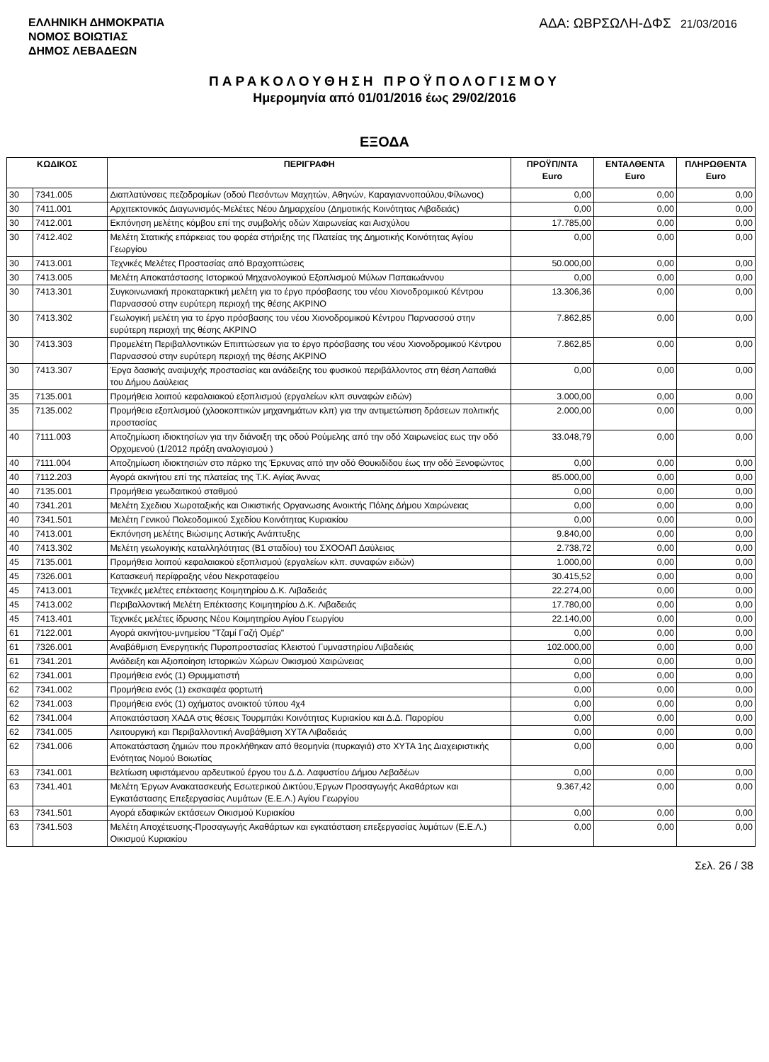ΕΛΛΗΝΙΚΗ ΔΗΜΟΚΡΑΤΙΑ
ΝΟΜΟΣ ΒΟΙΩΤΙΑΣ
ΔΗΜΟΣ ΛΕΒΑΔΕΩΝ
ΑΔΑ: ΩΒΡΣΩΛΗ-ΔΦΣ 21/03/2016
ΠΑΡΑΚΟΛΟΥΘΗΣΗ ΠΡΟΫΠΟΛΟΓΙΣΜΟΥ
Ημερομηνία από 01/01/2016 έως 29/02/2016
ΕΞΟΔΑ
| ΚΩΔΙΚΟΣ | | ΠΕΡΙΓΡΑΦΗ | ΠΡΟΫΠ/ΝΤΑ Euro | ΕΝΤΑΛΘΕΝΤΑ Euro | ΠΛΗΡΩΘΕΝΤΑ Euro |
| --- | --- | --- | --- | --- | --- |
| 30 | 7341.005 | Διαπλατύνσεις πεζοδρομίων (οδού Πεσόντων Μαχητών, Αθηνών, Καραγιαννοπούλου,Φίλωνος) | 0,00 | 0,00 | 0,00 |
| 30 | 7411.001 | Αρχιτεκτονικός Διαγωνισμός-Μελέτες Νέου Δημαρχείου (Δημοτικής Κοινότητας Λιβαδειάς) | 0,00 | 0,00 | 0,00 |
| 30 | 7412.001 | Εκπόνηση μελέτης κόμβου επί της συμβολής οδών Χαιρωνείας και Αισχύλου | 17.785,00 | 0,00 | 0,00 |
| 30 | 7412.402 | Μελέτη Στατικής επάρκειας του φορέα στήριξης της Πλατείας της Δημοτικής Κοινότητας Αγίου Γεωργίου | 0,00 | 0,00 | 0,00 |
| 30 | 7413.001 | Τεχνικές Μελέτες Προστασίας από Βραχοπτώσεις | 50.000,00 | 0,00 | 0,00 |
| 30 | 7413.005 | Μελέτη Αποκατάστασης Ιστορικού Μηχανολογικού Εξοπλισμού Μύλων Παπαιωάννου | 0,00 | 0,00 | 0,00 |
| 30 | 7413.301 | Συγκοινωνιακή προκαταρκτική μελέτη για το έργο πρόσβασης του νέου Χιονοδρομικού Κέντρου Παρνασσού στην ευρύτερη περιοχή της θέσης ΑΚΡΙΝΟ | 13.306,36 | 0,00 | 0,00 |
| 30 | 7413.302 | Γεωλογική μελέτη για το έργο πρόσβασης του νέου Χιονοδρομικού Κέντρου Παρνασσού στην ευρύτερη περιοχή της θέσης ΑΚΡΙΝΟ | 7.862,85 | 0,00 | 0,00 |
| 30 | 7413.303 | Προμελέτη Περιβαλλοντικών Επιπτώσεων για το έργο πρόσβασης του νέου Χιονοδρομικού Κέντρου Παρνασσού στην ευρύτερη περιοχή της θέσης ΑΚΡΙΝΟ | 7.862,85 | 0,00 | 0,00 |
| 30 | 7413.307 | Έργα δασικής αναψυχής προστασίας και ανάδειξης του φυσικού περιβάλλοντος στη θέση Λαπαθιά του Δήμου Δαύλειας | 0,00 | 0,00 | 0,00 |
| 35 | 7135.001 | Προμήθεια λοιπού κεφαλαιακού εξοπλισμού (εργαλείων κλπ συναφών ειδών) | 3.000,00 | 0,00 | 0,00 |
| 35 | 7135.002 | Προμήθεια εξοπλισμού (χλοοκοπτικών μηχανημάτων κλπ) για την αντιμετώπιση δράσεων πολιτικής προστασίας | 2.000,00 | 0,00 | 0,00 |
| 40 | 7111.003 | Αποζημίωση ιδιοκτησίων για την διάνοιξη της οδού Ρούμελης από την οδό Χαιρωνείας εως την οδό Ορχομενού (1/2012 πράξη αναλογισμού ) | 33.048,79 | 0,00 | 0,00 |
| 40 | 7111.004 | Αποζημίωση ιδιοκτησιών στο πάρκο της Έρκυνας από την οδό Θουκιδίδου έως την οδό Ξενοφώντος | 0,00 | 0,00 | 0,00 |
| 40 | 7112.203 | Αγορά ακινήτου επί της πλατείας της Τ.Κ. Αγίας Άννας | 85.000,00 | 0,00 | 0,00 |
| 40 | 7135.001 | Προμήθεια γεωδαιτικού σταθμού | 0,00 | 0,00 | 0,00 |
| 40 | 7341.201 | Μελέτη Σχεδιου Χωροταξικής και Οικιστικής Οργανωσης Ανοικτής Πόλης Δήμου Χαιρώνειας | 0,00 | 0,00 | 0,00 |
| 40 | 7341.501 | Μελέτη Γενικού Πολεοδομικού Σχεδίου Κοινότητας Κυριακίου | 0,00 | 0,00 | 0,00 |
| 40 | 7413.001 | Εκπόνηση μελέτης Βιώσιμης Αστικής Ανάπτυξης | 9.840,00 | 0,00 | 0,00 |
| 40 | 7413.302 | Μελέτη γεωλογικής καταλληλότητας (Β1 σταδίου) του ΣΧΟΟΑΠ Δαύλειας | 2.738,72 | 0,00 | 0,00 |
| 45 | 7135.001 | Προμήθεια λοιπού κεφαλαιακού εξοπλισμού (εργαλείων κλπ. συναφών ειδών) | 1.000,00 | 0,00 | 0,00 |
| 45 | 7326.001 | Κατασκευή περίφραξης νέου Νεκροταφείου | 30.415,52 | 0,00 | 0,00 |
| 45 | 7413.001 | Τεχνικές μελέτες επέκτασης Κοιμητηρίου Δ.Κ. Λιβαδειάς | 22.274,00 | 0,00 | 0,00 |
| 45 | 7413.002 | Περιβαλλοντική Μελέτη Επέκτασης Κοιμητηρίου Δ.Κ. Λιβαδειάς | 17.780,00 | 0,00 | 0,00 |
| 45 | 7413.401 | Τεχνικές μελέτες ίδρυσης Νέου Κοιμητηρίου Αγίου Γεωργίου | 22.140,00 | 0,00 | 0,00 |
| 61 | 7122.001 | Αγορά ακινήτου-μνημείου "Τζαμί Γαζή Ομέρ" | 0,00 | 0,00 | 0,00 |
| 61 | 7326.001 | Αναβάθμιση Ενεργητικής Πυροπροστασίας Κλειστού Γυμναστηρίου Λιβαδειάς | 102.000,00 | 0,00 | 0,00 |
| 61 | 7341.201 | Ανάδειξη και Αξιοποίηση Ιστορικών Χώρων Οικισμού Χαιρώνειας | 0,00 | 0,00 | 0,00 |
| 62 | 7341.001 | Προμήθεια ενός (1) Θρυμματιστή | 0,00 | 0,00 | 0,00 |
| 62 | 7341.002 | Προμήθεια ενός (1) εκσκαφέα φορτωτή | 0,00 | 0,00 | 0,00 |
| 62 | 7341.003 | Προμήθεια ενός (1) οχήματος ανοικτού τύπου 4χ4 | 0,00 | 0,00 | 0,00 |
| 62 | 7341.004 | Αποκατάσταση ΧΑΔΑ στις θέσεις Τουρμπάκι Κοινότητας Κυριακίου και Δ.Δ. Παρορίου | 0,00 | 0,00 | 0,00 |
| 62 | 7341.005 | Λειτουργική και Περιβαλλοντική Αναβάθμιση ΧΥΤΑ Λιβαδειάς | 0,00 | 0,00 | 0,00 |
| 62 | 7341.006 | Αποκατάσταση ζημιών που προκλήθηκαν από θεομηνία (πυρκαγιά) στο ΧΥΤΑ 1ης Διαχειριστικής Ενότητας Νομού Βοιωτίας | 0,00 | 0,00 | 0,00 |
| 63 | 7341.001 | Βελτίωση υφιστάμενου αρδευτικού έργου του Δ.Δ. Λαφυστίου Δήμου Λεβαδέων | 0,00 | 0,00 | 0,00 |
| 63 | 7341.401 | Μελέτη Έργων Ανακατασκευής Εσωτερικού Δικτύου,Έργων Προσαγωγής Ακαθάρτων και Εγκατάστασης Επεξεργασίας Λυμάτων (Ε.Ε.Λ.) Αγίου Γεωργίου | 9.367,42 | 0,00 | 0,00 |
| 63 | 7341.501 | Αγορά εδαφικών εκτάσεων Οικισμού Κυριακίου | 0,00 | 0,00 | 0,00 |
| 63 | 7341.503 | Μελέτη Αποχέτευσης-Προσαγωγής Ακαθάρτων και εγκατάσταση επεξεργασίας λυμάτων (Ε.Ε.Λ.) Οικισμού Κυριακίου | 0,00 | 0,00 | 0,00 |
Σελ. 26 / 38